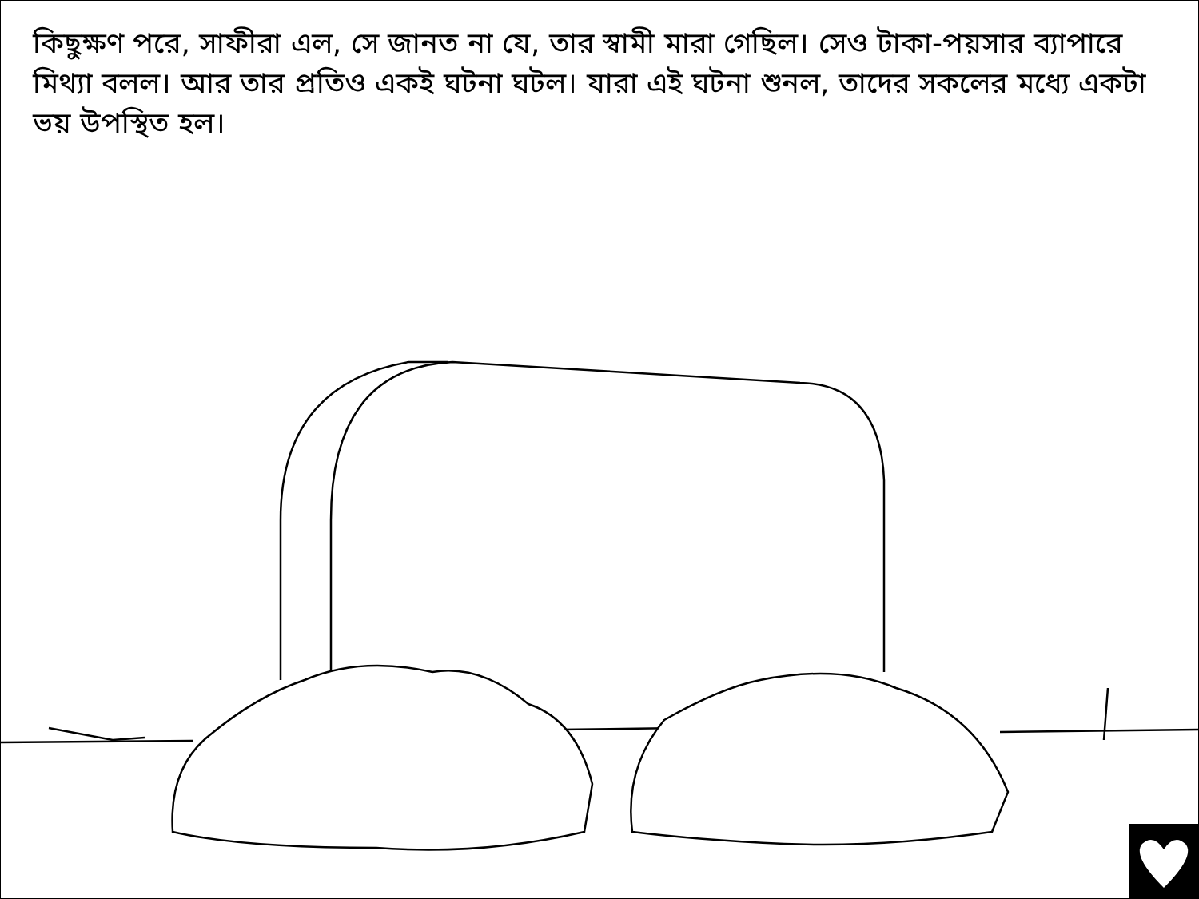কিছুক্ষণ পরে, সাফীরা এল, সে জানত না যে, তার স্বামী মারা গেছিল। সেও টাকা-পয়সার ব্যাপারে মিথ্যা বলল। আর তার প্রতিও একই ঘটনা ঘটল। যারা এই ঘটনা শুনল, তাদের সকলের মধ্যে একটা ভয় উপস্থিত হল।